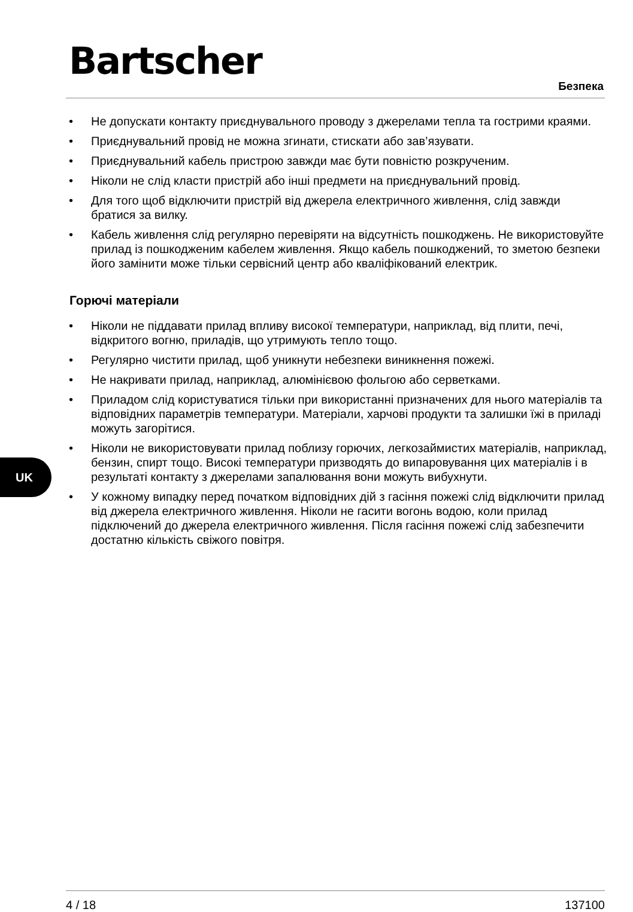Bartscher
Безпека
• Не допускати контакту приєднувального проводу з джерелами тепла та гострими краями.
• Приєднувальний провід не можна згинати, стискати або зав’язувати.
• Приєднувальний кабель пристрою завжди має бути повністю розкрученим.
• Ніколи не слід класти пристрій або інші предмети на приєднувальний провід.
• Для того щоб відключити пристрій від джерела електричного живлення, слід завжди братися за вилку.
• Кабель живлення слід регулярно перевіряти на відсутність пошкоджень. Не використовуйте прилад із пошкодженим кабелем живлення. Якщо кабель пошкоджений, то зметою безпеки його замінити може тільки сервісний центр або кваліфікований електрик.
Горючі матеріали
• Ніколи не піддавати прилад впливу високої температури, наприклад, від плити, печі, відкритого вогню, приладів, що утримують тепло тощо.
• Регулярно чистити прилад, щоб уникнути небезпеки виникнення пожежі.
• Не накривати прилад, наприклад, алюмінієвою фольгою або серветками.
• Приладом слід користуватися тільки при використанні призначених для нього матеріалів та відповідних параметрів температури. Матеріали, харчові продукти та залишки їжі в приладі можуть загорітися.
• Ніколи не використовувати прилад поблизу горючих, легкозаймистих матеріалів, наприклад, бензин, спирт тощо. Високі температури призводять до випаровування цих матеріалів і в результаті контакту з джерелами запалювання вони можуть вибухнути.
• У кожному випадку перед початком відповідних дій з гасіння пожежі слід відключити прилад від джерела електричного живлення. Ніколи не гасити вогонь водою, коли прилад підключений до джерела електричного живлення. Після гасіння пожежі слід забезпечити достатню кількість свіжого повітря.
UK
4 / 18 137100